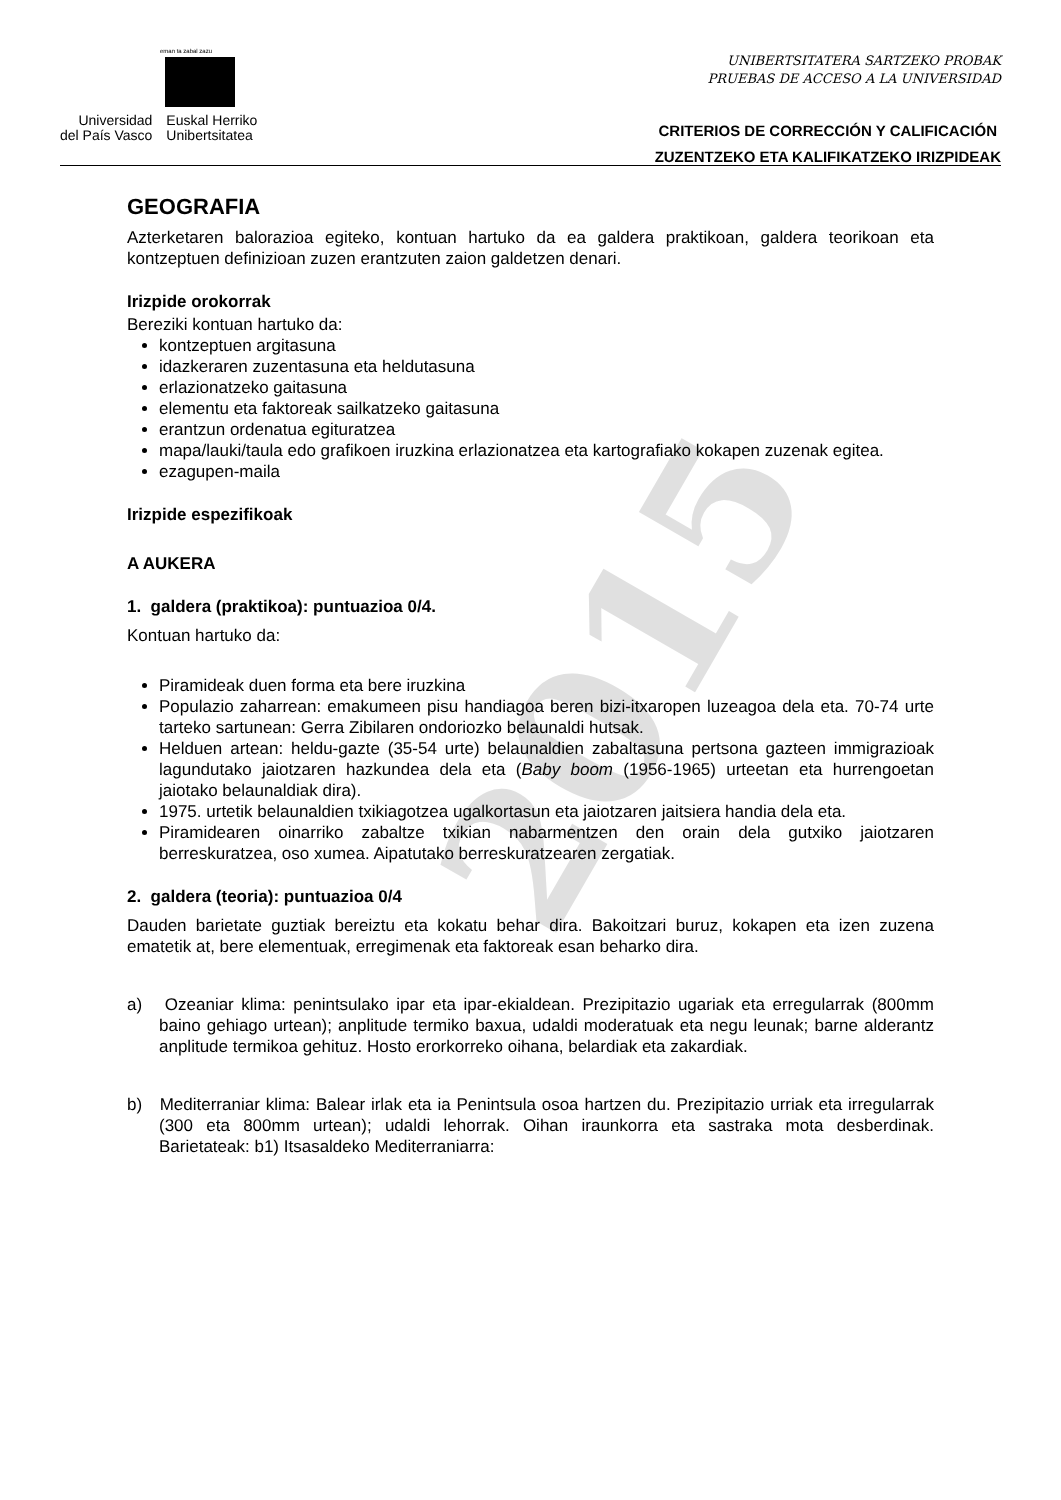2015
eman ta zabal zazu
Universidad
del País Vasco
Euskal Herriko
Unibertsitatea
UNIBERTSITATERA SARTZEKO PROBAK
PRUEBAS DE ACCESO A LA UNIVERSIDAD
CRITERIOS DE CORRECCIÓN Y CALIFICACIÓN
ZUZENTZEKO ETA KALIFIKATZEKO IRIZPIDEAK
GEOGRAFIA
Azterketaren balorazioa egiteko, kontuan hartuko da ea galdera praktikoan, galdera teorikoan eta kontzeptuen definizioan zuzen erantzuten zaion galdetzen denari.
Irizpide orokorrak
Bereziki kontuan hartuko da:
kontzeptuen argitasuna
idazkeraren zuzentasuna eta heldutasuna
erlazionatzeko gaitasuna
elementu eta faktoreak sailkatzeko gaitasuna
erantzun ordenatua egituratzea
mapa/lauki/taula edo grafikoen iruzkina erlazionatzea eta kartografiako kokapen zuzenak egitea.
ezagupen-maila
Irizpide espezifikoak
A AUKERA
1. galdera (praktikoa): puntuazioa 0/4.
Kontuan hartuko da:
Piramideak duen forma eta bere iruzkina
Populazio zaharrean: emakumeen pisu handiagoa beren bizi-itxaropen luzeagoa dela eta. 70-74 urte tarteko sartunean: Gerra Zibilaren ondoriozko belaunaldi hutsak.
Helduen artean: heldu-gazte (35-54 urte) belaunaldien zabaltasuna pertsona gazteen immigrazioak lagundutako jaiotzaren hazkundea dela eta (Baby boom (1956-1965) urteetan eta hurrengoetan jaiotako belaunaldiak dira).
1975. urtetik belaunaldien txikiagotzea ugalkortasun eta jaiotzaren jaitsiera handia dela eta.
Piramidearen oinarriko zabaltze txikian nabarmentzen den orain dela gutxiko jaiotzaren berreskuratzea, oso xumea. Aipatutako berreskuratzearen zergatiak.
2. galdera (teoria): puntuazioa 0/4
Dauden barietate guztiak bereiztu eta kokatu behar dira. Bakoitzari buruz, kokapen eta izen zuzena ematetik at, bere elementuak, erregimenak eta faktoreak esan beharko dira.
a) Ozeaniar klima: penintsulako ipar eta ipar-ekialdean. Prezipitazio ugariak eta erregularrak (800mm baino gehiago urtean); anplitude termiko baxua, udaldi moderatuak eta negu leunak; barne alderantz anplitude termikoa gehituz. Hosto erorkorreko oihana, belardiak eta zakardiak.
b) Mediterraniar klima: Balear irlak eta ia Penintsula osoa hartzen du. Prezipitazio urriak eta irregularrak (300 eta 800mm urtean); udaldi lehorrak. Oihan iraunkorra eta sastraka mota desberdinak. Barietateak: b1) Itsasaldeko Mediterraniarra: